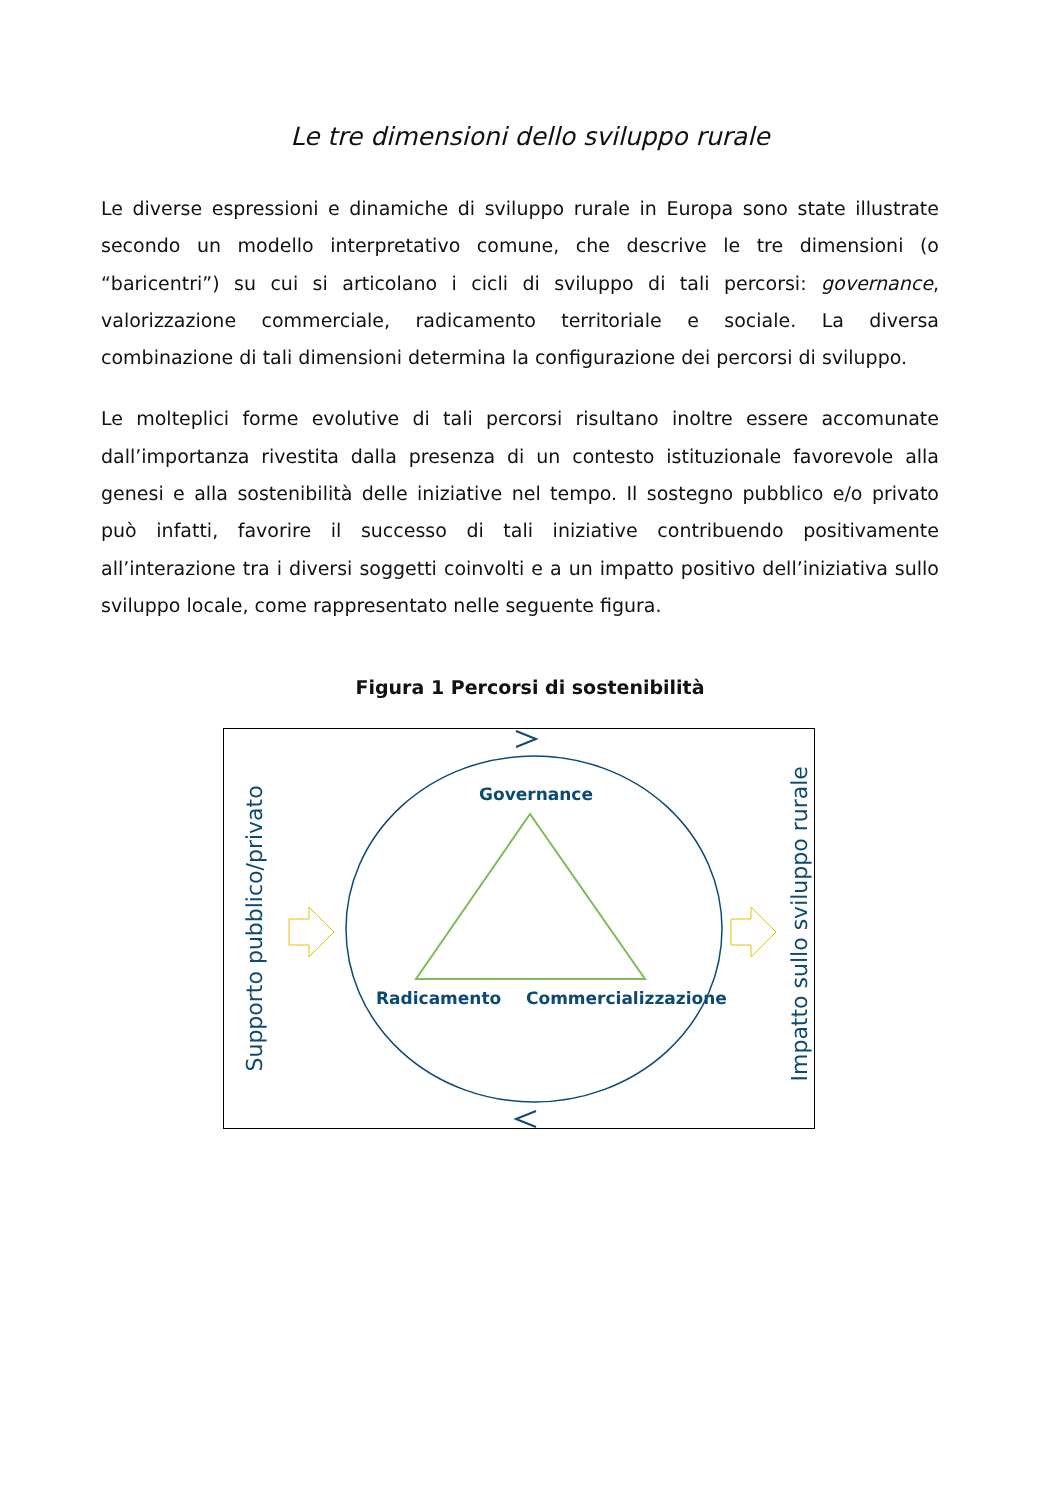Le tre dimensioni dello sviluppo rurale
Le diverse espressioni e dinamiche di sviluppo rurale in Europa sono state illustrate secondo un modello interpretativo comune, che descrive le tre dimensioni (o “baricentri”) su cui si articolano i cicli di sviluppo di tali percorsi: governance, valorizzazione commerciale, radicamento territoriale e sociale. La diversa combinazione di tali dimensioni determina la configurazione dei percorsi di sviluppo.
Le molteplici forme evolutive di tali percorsi risultano inoltre essere accomunate dall’importanza rivestita dalla presenza di un contesto istituzionale favorevole alla genesi e alla sostenibilità delle iniziative nel tempo. Il sostegno pubblico e/o privato può infatti, favorire il successo di tali iniziative contribuendo positivamente all’interazione tra i diversi soggetti coinvolti e a un impatto positivo dell’iniziativa sullo sviluppo locale, come rappresentato nelle seguente figura.
Figura 1 Percorsi di sostenibilità
Governance
Radicamento Commercializzazione
Supporto pubblico/privato Impatto sullo sviluppo rurale